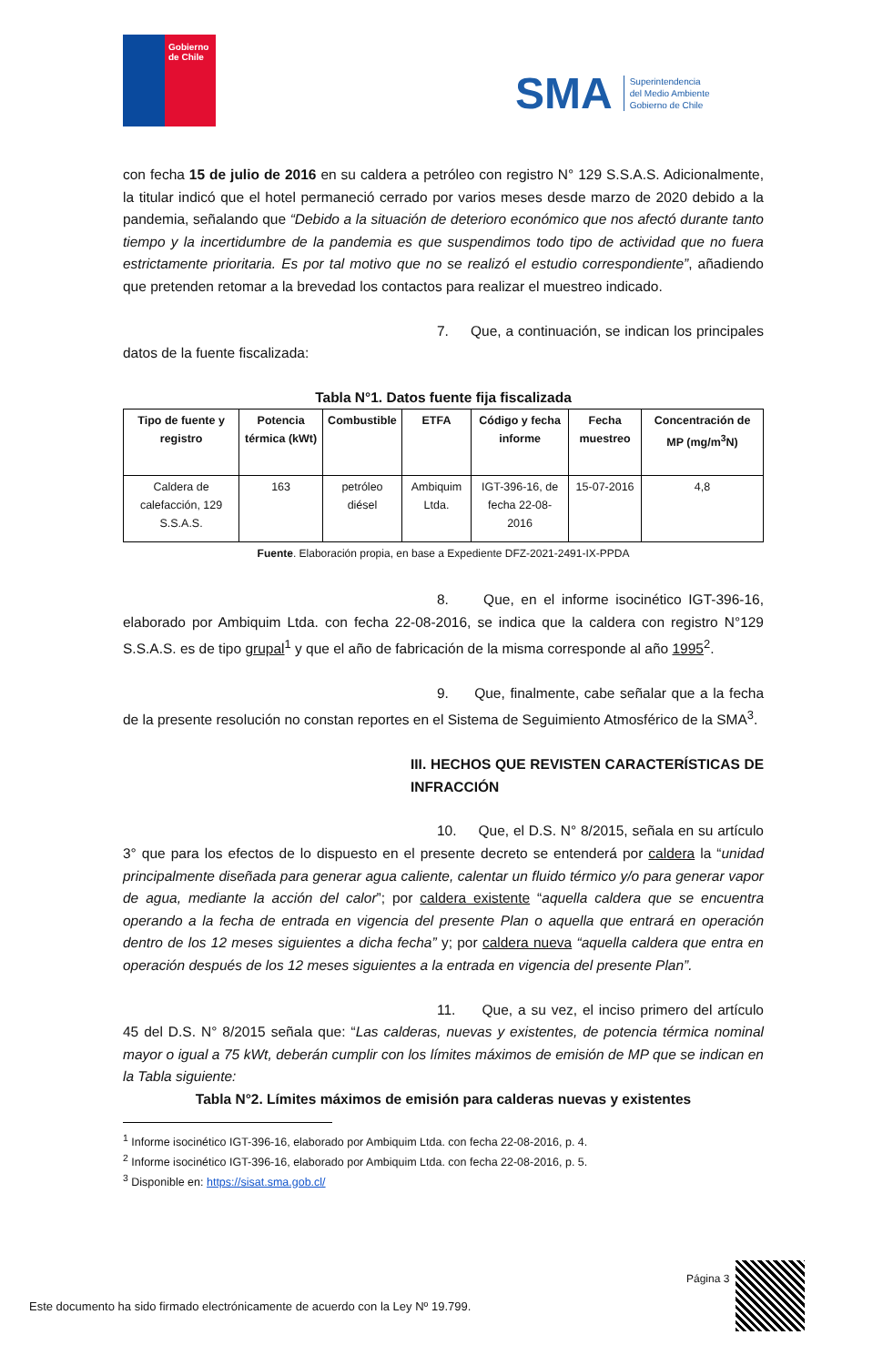Gobierno
de Chile
SMA Superintendencia
del Medio Ambiente
Gobierno de Chile
con fecha 15 de julio de 2016 en su caldera a petróleo con registro N° 129 S.S.A.S. Adicionalmente, la titular indicó que el hotel permaneció cerrado por varios meses desde marzo de 2020 debido a la pandemia, señalando que “Debido a la situación de deterioro económico que nos afectó durante tanto tiempo y la incertidumbre de la pandemia es que suspendimos todo tipo de actividad que no fuera estrictamente prioritaria. Es por tal motivo que no se realizó el estudio correspondiente”, añadiendo que pretenden retomar a la brevedad los contactos para realizar el muestreo indicado.
7. Que, a continuación, se indican los principales datos de la fuente fiscalizada:
Tabla N°1. Datos fuente fija fiscalizada
| Tipo de fuente y registro | Potencia térmica (kWt) | Combustible | ETFA | Código y fecha informe | Fecha muestreo | Concentración de MP (mg/m<sup>3</sup>N) |
| --- | --- | --- | --- | --- | --- | --- |
| Caldera de calefacción, 129 S.S.A.S. | 163 | petróleo diésel | Ambiquim Ltda. | IGT-396-16, de fecha 22-08-2016 | 15-07-2016 | 4,8 |
Fuente. Elaboración propia, en base a Expediente DFZ-2021-2491-IX-PPDA
8. Que, en el informe isocinético IGT-396-16, elaborado por Ambiquim Ltda. con fecha 22-08-2016, se indica que la caldera con registro N°129 S.S.A.S. es de tipo grupal<sup>1</sup> y que el año de fabricación de la misma corresponde al año 1995<sup>2</sup>.
9. Que, finalmente, cabe señalar que a la fecha de la presente resolución no constan reportes en el Sistema de Seguimiento Atmosférico de la SMA<sup>3</sup>.
III. HECHOS QUE REVISTEN CARACTERÍSTICAS DE INFRACCIÓN
10. Que, el D.S. N° 8/2015, señala en su artículo 3° que para los efectos de lo dispuesto en el presente decreto se entenderá por caldera la “unidad principalmente diseñada para generar agua caliente, calentar un fluido térmico y/o para generar vapor de agua, mediante la acción del calor”; por caldera existente “aquella caldera que se encuentra operando a la fecha de entrada en vigencia del presente Plan o aquella que entrará en operación dentro de los 12 meses siguientes a dicha fecha” y; por caldera nueva “aquella caldera que entra en operación después de los 12 meses siguientes a la entrada en vigencia del presente Plan”.
11. Que, a su vez, el inciso primero del artículo 45 del D.S. N° 8/2015 señala que: “Las calderas, nuevas y existentes, de potencia térmica nominal mayor o igual a 75 kWt, deberán cumplir con los límites máximos de emisión de MP que se indican en la Tabla siguiente:
Tabla N°2. Límites máximos de emisión para calderas nuevas y existentes
<sup>1</sup> Informe isocinético IGT-396-16, elaborado por Ambiquim Ltda. con fecha 22-08-2016, p. 4.
<sup>2</sup> Informe isocinético IGT-396-16, elaborado por Ambiquim Ltda. con fecha 22-08-2016, p. 5.
<sup>3</sup> Disponible en: https://sisat.sma.gob.cl/
Página 3
Este documento ha sido firmado electrónicamente de acuerdo con la Ley Nº 19.799.